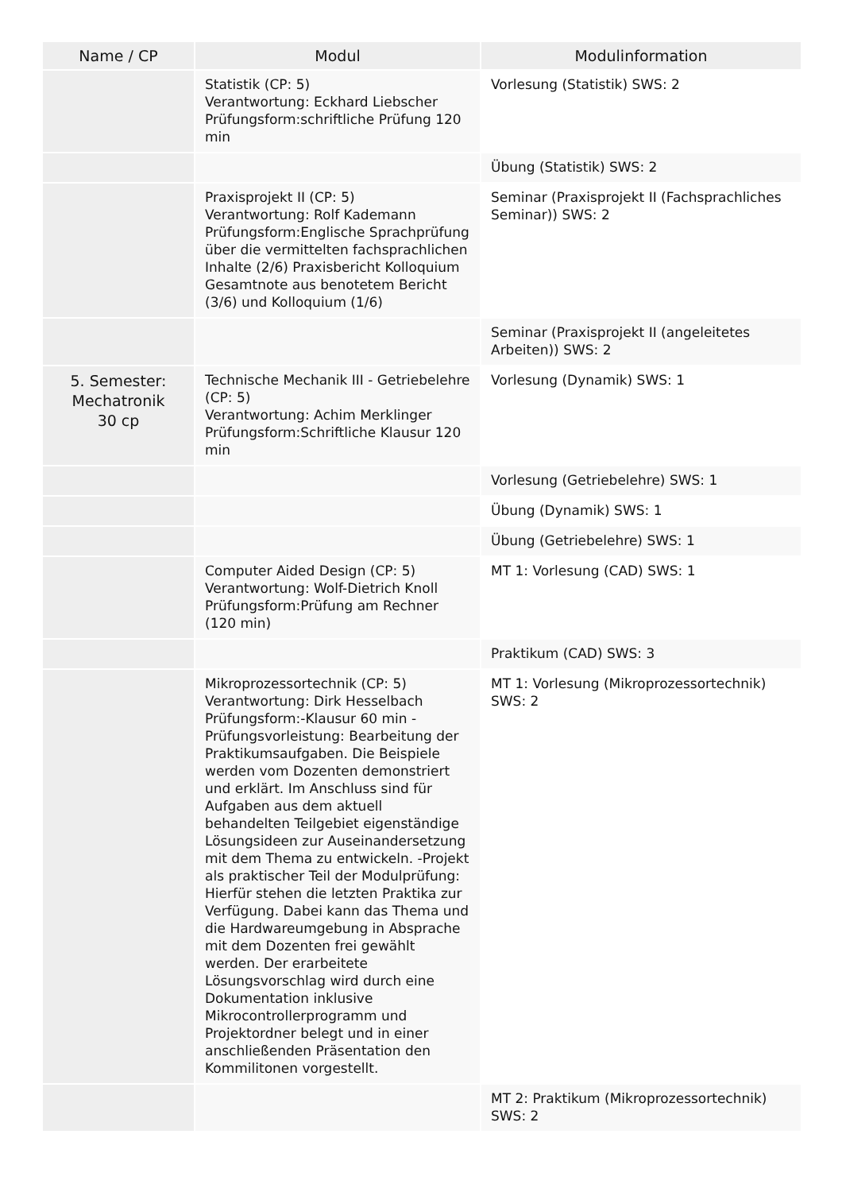| Name / CP | Modul | Modulinformation |
| --- | --- | --- |
| | Statistik (CP: 5) Verantwortung: Eckhard Liebscher Prüfungsform:schriftliche Prüfung 120 min | Vorlesung (Statistik) SWS: 2 |
| | | Übung (Statistik) SWS: 2 |
| | Praxisprojekt II (CP: 5) Verantwortung: Rolf Kademann Prüfungsform:Englische Sprachprüfung über die vermittelten fachsprachlichen Inhalte (2/6) Praxisbericht Kolloquium Gesamtnote aus benotetem Bericht (3/6) und Kolloquium (1/6) | Seminar (Praxisprojekt II (Fachsprachliches Seminar)) SWS: 2 |
| | | Seminar (Praxisprojekt II (angeleitetes Arbeiten)) SWS: 2 |
| 5. Semester: Mechatronik 30 cp | Technische Mechanik III - Getriebelehre (CP: 5) Verantwortung: Achim Merklinger Prüfungsform:Schriftliche Klausur 120 min | Vorlesung (Dynamik) SWS: 1 |
| | | Vorlesung (Getriebelehre) SWS: 1 |
| | | Übung (Dynamik) SWS: 1 |
| | | Übung (Getriebelehre) SWS: 1 |
| | Computer Aided Design (CP: 5) Verantwortung: Wolf-Dietrich Knoll Prüfungsform:Prüfung am Rechner (120 min) | MT 1: Vorlesung (CAD) SWS: 1 |
| | | Praktikum (CAD) SWS: 3 |
| | Mikroprozessortechnik (CP: 5) Verantwortung: Dirk Hesselbach Prüfungsform:-Klausur 60 min -Prüfungsvorleistung: Bearbeitung der Praktikumsaufgaben. Die Beispiele werden vom Dozenten demonstriert und erklärt. Im Anschluss sind für Aufgaben aus dem aktuell behandelten Teilgebiet eigenständige Lösungsideen zur Auseinandersetzung mit dem Thema zu entwickeln. -Projekt als praktischer Teil der Modulprüfung: Hierfür stehen die letzten Praktika zur Verfügung. Dabei kann das Thema und die Hardwareumgebung in Absprache mit dem Dozenten frei gewählt werden. Der erarbeitete Lösungsvorschlag wird durch eine Dokumentation inklusive Mikrocontrollerprogramm und Projektordner belegt und in einer anschließenden Präsentation den Kommilitonen vorgestellt. | MT 1: Vorlesung (Mikroprozessortechnik) SWS: 2 |
| | | MT 2: Praktikum (Mikroprozessortechnik) SWS: 2 |